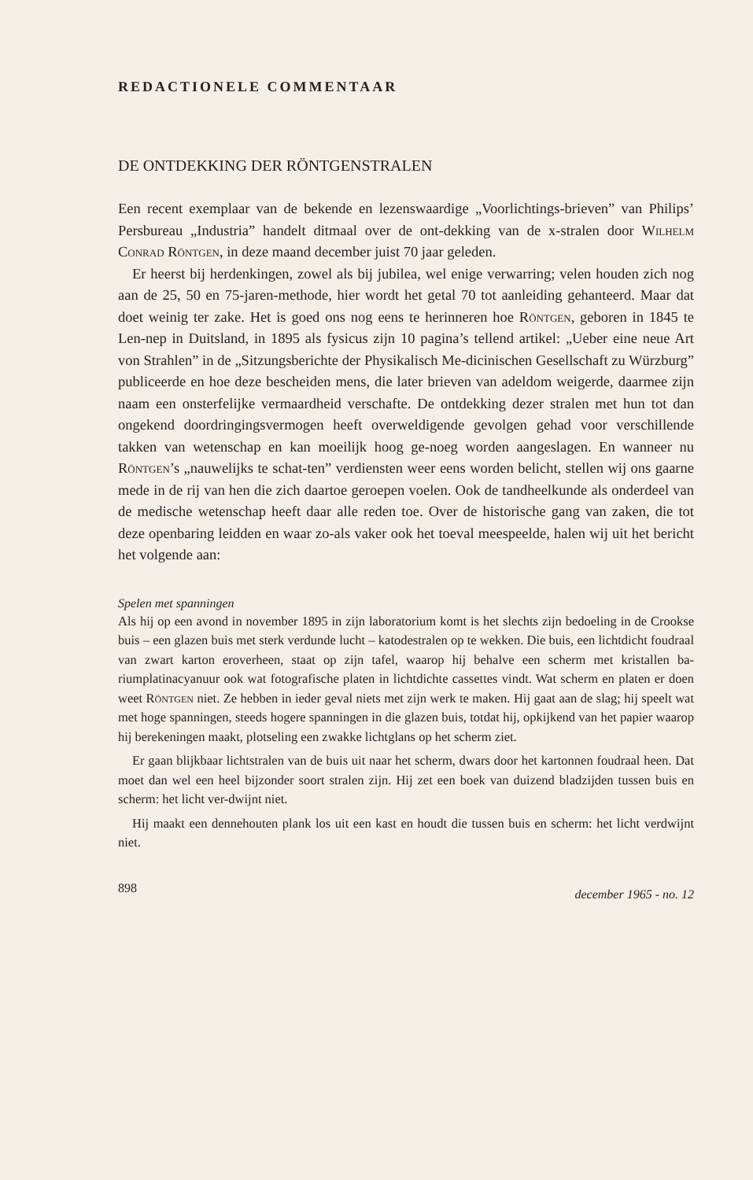REDACTIONELE COMMENTAAR
DE ONTDEKKING DER RÖNTGENSTRALEN
Een recent exemplaar van de bekende en lezenswaardige „Voorlichtings-brieven” van Philips’ Persbureau „Industria” handelt ditmaal over de ont-dekking van de x-stralen door Wilhelm Conrad Röntgen, in deze maand december juist 70 jaar geleden.
Er heerst bij herdenkingen, zowel als bij jubilea, wel enige verwarring; velen houden zich nog aan de 25, 50 en 75-jaren-methode, hier wordt het getal 70 tot aanleiding gehanteerd. Maar dat doet weinig ter zake. Het is goed ons nog eens te herinneren hoe Röntgen, geboren in 1845 te Len-nep in Duitsland, in 1895 als fysicus zijn 10 pagina’s tellend artikel: „Ueber eine neue Art von Strahlen” in de „Sitzungsberichte der Physikalisch Me-dicinischen Gesellschaft zu Würzburg” publiceerde en hoe deze bescheiden mens, die later brieven van adeldom weigerde, daarmee zijn naam een onsterfelijke vermaardheid verschafte. De ontdekking dezer stralen met hun tot dan ongekend doordringingsvermogen heeft overweldigende gevolgen gehad voor verschillende takken van wetenschap en kan moeilijk hoog ge-noeg worden aangeslagen. En wanneer nu Röntgen’s „nauwelijks te schat-ten” verdiensten weer eens worden belicht, stellen wij ons gaarne mede in de rij van hen die zich daartoe geroepen voelen. Ook de tandheelkunde als onderdeel van de medische wetenschap heeft daar alle reden toe. Over de historische gang van zaken, die tot deze openbaring leidden en waar zo-als vaker ook het toeval meespeelde, halen wij uit het bericht het volgende aan:
Spelen met spanningen
Als hij op een avond in november 1895 in zijn laboratorium komt is het slechts zijn bedoeling in de Crookse buis – een glazen buis met sterk verdunde lucht – katodestralen op te wekken. Die buis, een lichtdicht foudraal van zwart karton eroverheen, staat op zijn tafel, waarop hij behalve een scherm met kristallen ba-riumplatinacyanuur ook wat fotografische platen in lichtdichte cassettes vindt. Wat scherm en platen er doen weet Röntgen niet. Ze hebben in ieder geval niets met zijn werk te maken. Hij gaat aan de slag; hij speelt wat met hoge spanningen, steeds hogere spanningen in die glazen buis, totdat hij, opkijkend van het papier waarop hij berekeningen maakt, plotseling een zwakke lichtglans op het scherm ziet.
Er gaan blijkbaar lichtstralen van de buis uit naar het scherm, dwars door het kartonnen foudraal heen. Dat moet dan wel een heel bijzonder soort stralen zijn. Hij zet een boek van duizend bladzijden tussen buis en scherm: het licht ver-dwijnt niet.
Hij maakt een dennehouten plank los uit een kast en houdt die tussen buis en scherm: het licht verdwijnt niet.
898 december 1965 - no. 12